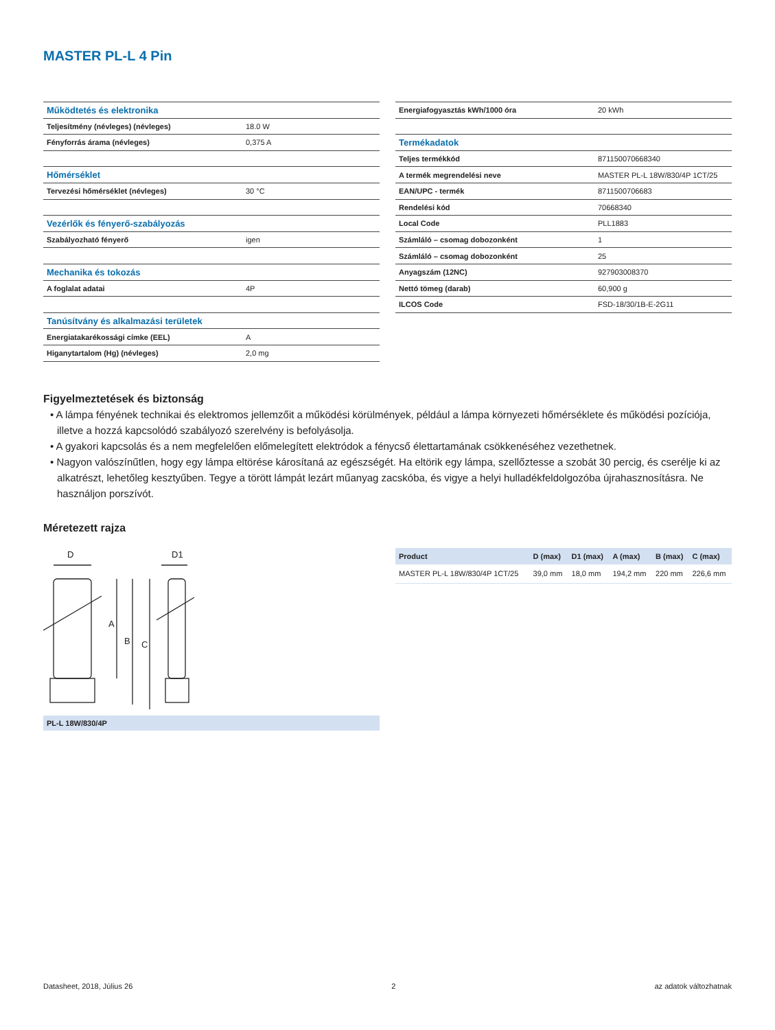MASTER PL-L 4 Pin
| Működtetés és elektronika | |
| Teljesítmény (névleges) (névleges) | 18.0 W |
| Fényforrás árama (névleges) | 0,375 A |
| Hőmérséklet | |
| Tervezési hőmérséklet (névleges) | 30 °C |
| Vezérlők és fényerő-szabályozás | |
| Szabályozható fényerő | igen |
| Mechanika és tokozás | |
| A foglalat adatai | 4P |
| Tanúsítvány és alkalmazási területek | |
| Energiatakarékossági címke (EEL) | A |
| Higanytartalom (Hg) (névleges) | 2,0 mg |
| Energiafogyasztás kWh/1000 óra | 20 kWh |
| Termékadatok | |
| Teljes termékkód | 871150070668340 |
| A termék megrendelési neve | MASTER PL-L 18W/830/4P 1CT/25 |
| EAN/UPC - termék | 8711500706683 |
| Rendelési kód | 70668340 |
| Local Code | PLL1883 |
| Számláló – csomag dobozonként | 1 |
| Számláló – csomag dobozonként | 25 |
| Anyagszám (12NC) | 927903008370 |
| Nettó tömeg (darab) | 60,900 g |
| ILCOS Code | FSD-18/30/1B-E-2G11 |
Figyelmeztetések és biztonság
• A lámpa fényének technikai és elektromos jellemzőit a működési körülmények, például a lámpa környezeti hőmérséklete és működési pozíciója, illetve a hozzá kapcsolódó szabályozó szerelvény is befolyásolja.
• A gyakori kapcsolás és a nem megfelelően előmelegített elektródok a fénycső élettartamának csökkenéséhez vezethetnek.
• Nagyon valószínűtlen, hogy egy lámpa eltörése károsítaná az egészségét. Ha eltörik egy lámpa, szellőztesse a szobát 30 percig, és cserélje ki az alkatrészt, lehetőleg kesztyűben. Tegye a törött lámpát lezárt műanyag zacskóba, és vigye a helyi hulladékfeldolgozóba újrahasznosításra. Ne használjon porszívót.
Méretezett rajza
D
D1
A
B
C
PL-L 18W/830/4P
| Product | D (max) | D1 (max) | A (max) | B (max) | C (max) |
| --- | --- | --- | --- | --- | --- |
| MASTER PL-L 18W/830/4P 1CT/25 | 39,0 mm | 18,0 mm | 194,2 mm | 220 mm | 226,6 mm |
Datasheet, 2018, Július 26 2 az adatok változhatnak